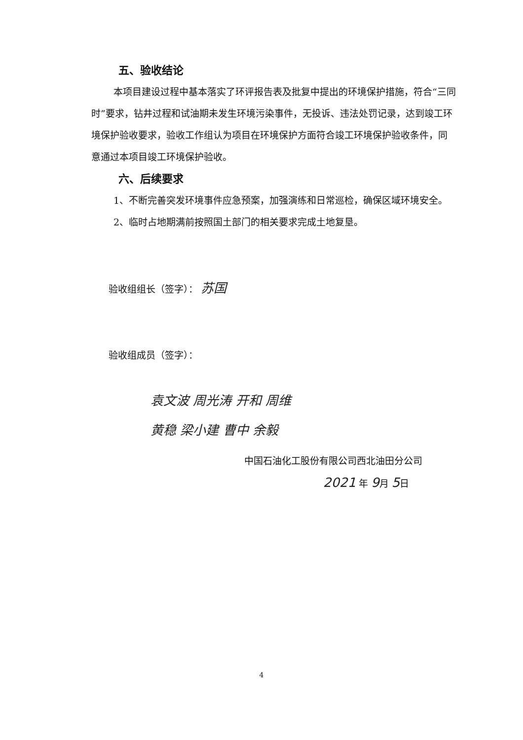五、验收结论
本项目建设过程中基本落实了环评报告表及批复中提出的环境保护措施，符合“三同时”要求，钻井过程和试油期未发生环境污染事件，无投诉、违法处罚记录，达到竣工环境保护验收要求，验收工作组认为项目在环境保护方面符合竣工环境保护验收条件，同意通过本项目竣工环境保护验收。
六、后续要求
1、不断完善突发环境事件应急预案，加强演练和日常巡检，确保区域环境安全。
2、临时占地期满前按照国土部门的相关要求完成土地复垦。
验收组组长（签字）： 苏国
验收组成员（签字）：
袁文波 周光涛 开和 周维
黄稳 梁小建 曹中 余毅
中国石油化工股份有限公司西北油田分公司
2021 年 9月 5日
4